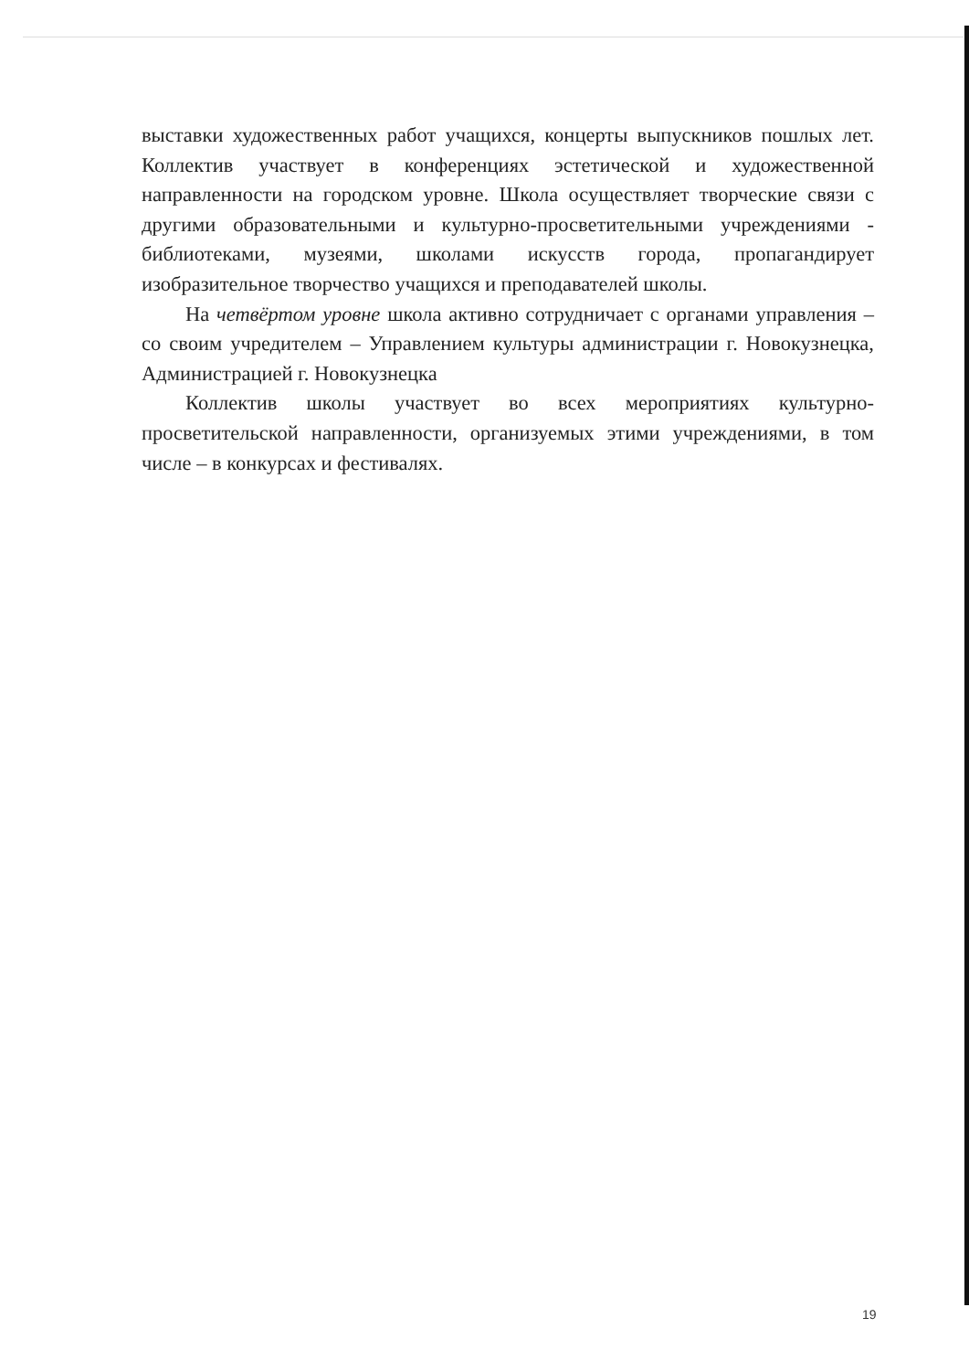выставки художественных работ учащихся, концерты выпускников пошлых лет. Коллектив участвует в конференциях эстетической и художественной направленности на городском уровне. Школа осуществляет творческие связи с другими образовательными и культурно-просветительными учреждениями - библиотеками, музеями, школами искусств города, пропагандирует изобразительное творчество учащихся и преподавателей школы.
На четвёртом уровне школа активно сотрудничает с органами управления – со своим учредителем – Управлением культуры администрации г. Новокузнецка, Администрацией г. Новокузнецка
Коллектив школы участвует во всех мероприятиях культурно-просветительской направленности, организуемых этими учреждениями, в том числе – в конкурсах и фестивалях.
19